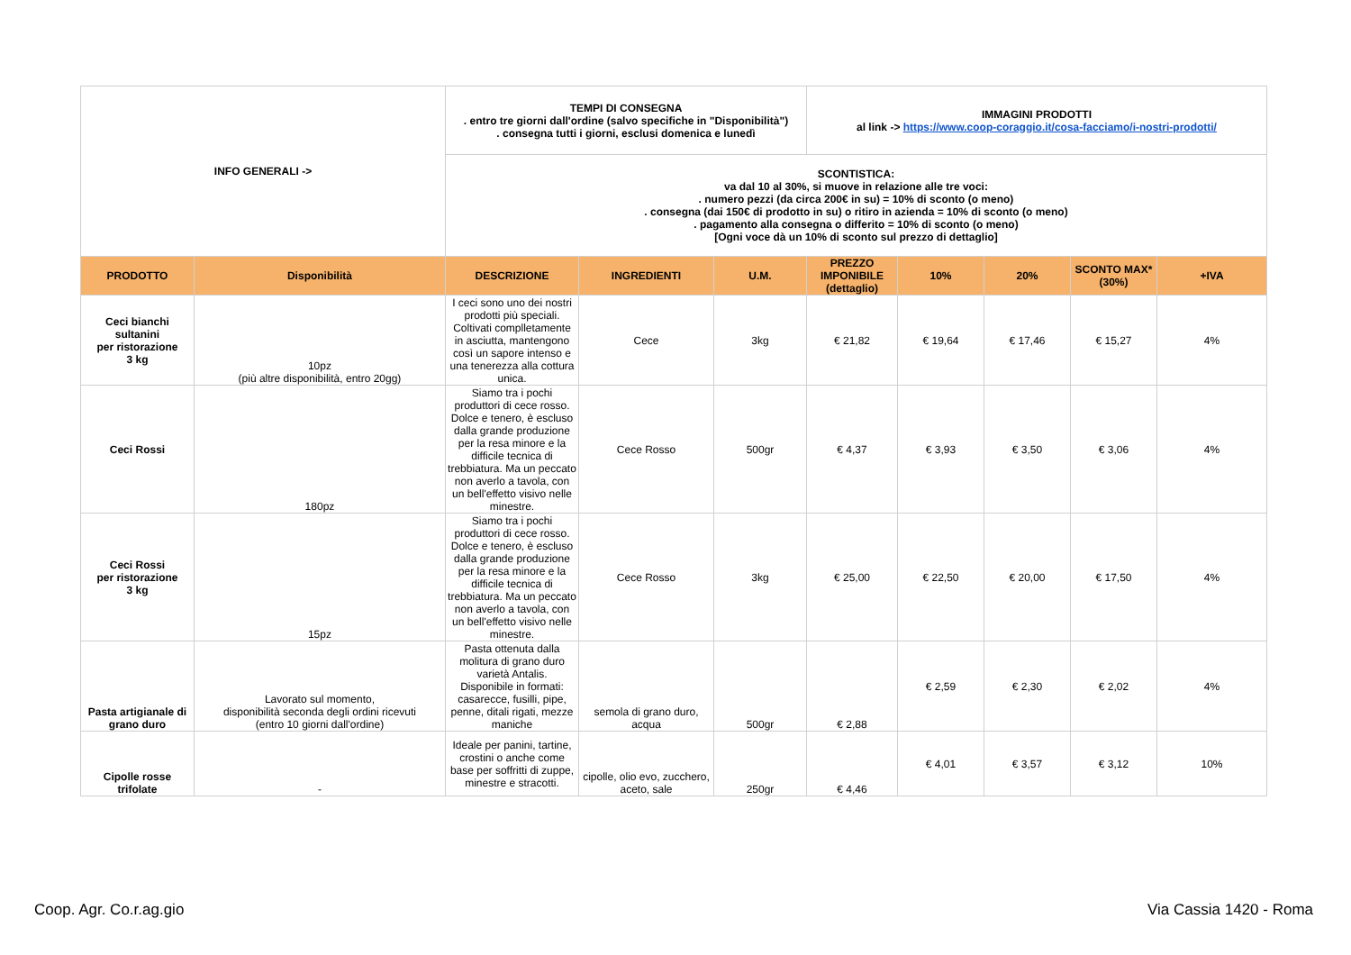| INFO GENERALI -> | | TEMPI DI CONSEGNA . entro tre giorni dall'ordine (salvo specifiche in "Disponibilità") . consegna tutti i giorni, esclusi domenica e lunedì | | | IMMAGINI PRODOTTI al link -> https://www.coop-coraggio.it/cosa-facciamo/i-nostri-prodotti/ | | | | |
| | | SCONTISTICA: va dal 10 al 30%, si muove in relazione alle tre voci: . numero pezzi (da circa 200€ in su) = 10% di sconto (o meno) . consegna (dai 150€ di prodotto in su) o ritiro in azienda = 10% di sconto (o meno) . pagamento alla consegna o differito = 10% di sconto (o meno) [Ogni voce dà un 10% di sconto sul prezzo di dettaglio] | | | | | | | |
| PRODOTTO | Disponibilità | DESCRIZIONE | INGREDIENTI | U.M. | PREZZO IMPONIBILE (dettaglio) | 10% | 20% | SCONTO MAX* (30%) | +IVA |
| Ceci bianchi sultanini per ristorazione 3 kg | 10pz (più altre disponibilità, entro 20gg) | I ceci sono uno dei nostri prodotti più speciali. Coltivati complletamente in asciutta, mantengono così un sapore intenso e una tenerezza alla cottura unica. | Cece | 3kg | € 21,82 | € 19,64 | € 17,46 | € 15,27 | 4% |
| Ceci Rossi | 180pz | Siamo tra i pochi produttori di cece rosso. Dolce e tenero, è escluso dalla grande produzione per la resa minore e la difficile tecnica di trebbiatura. Ma un peccato non averlo a tavola, con un bell'effetto visivo nelle minestre. | Cece Rosso | 500gr | € 4,37 | € 3,93 | € 3,50 | € 3,06 | 4% |
| Ceci Rossi per ristorazione 3 kg | 15pz | Siamo tra i pochi produttori di cece rosso. Dolce e tenero, è escluso dalla grande produzione per la resa minore e la difficile tecnica di trebbiatura. Ma un peccato non averlo a tavola, con un bell'effetto visivo nelle minestre. | Cece Rosso | 3kg | € 25,00 | € 22,50 | € 20,00 | € 17,50 | 4% |
| Pasta artigianale di grano duro | Lavorato sul momento, disponibilità seconda degli ordini ricevuti (entro 10 giorni dall'ordine) | Pasta ottenuta dalla molitura di grano duro varietà Antalis. Disponibile in formati: casarecce, fusilli, pipe, penne, ditali rigati, mezze maniche | semola di grano duro, acqua | 500gr | € 2,88 | € 2,59 | € 2,30 | € 2,02 | 4% |
| Cipolle rosse trifolate | - | Ideale per panini, tartine, crostini o anche come base per soffritti di zuppe, minestre e stracotti. | cipolle, olio evo, zucchero, aceto, sale | 250gr | € 4,46 | € 4,01 | € 3,57 | € 3,12 | 10% |
Coop. Agr. Co.r.ag.gio Via Cassia 1420 - Roma